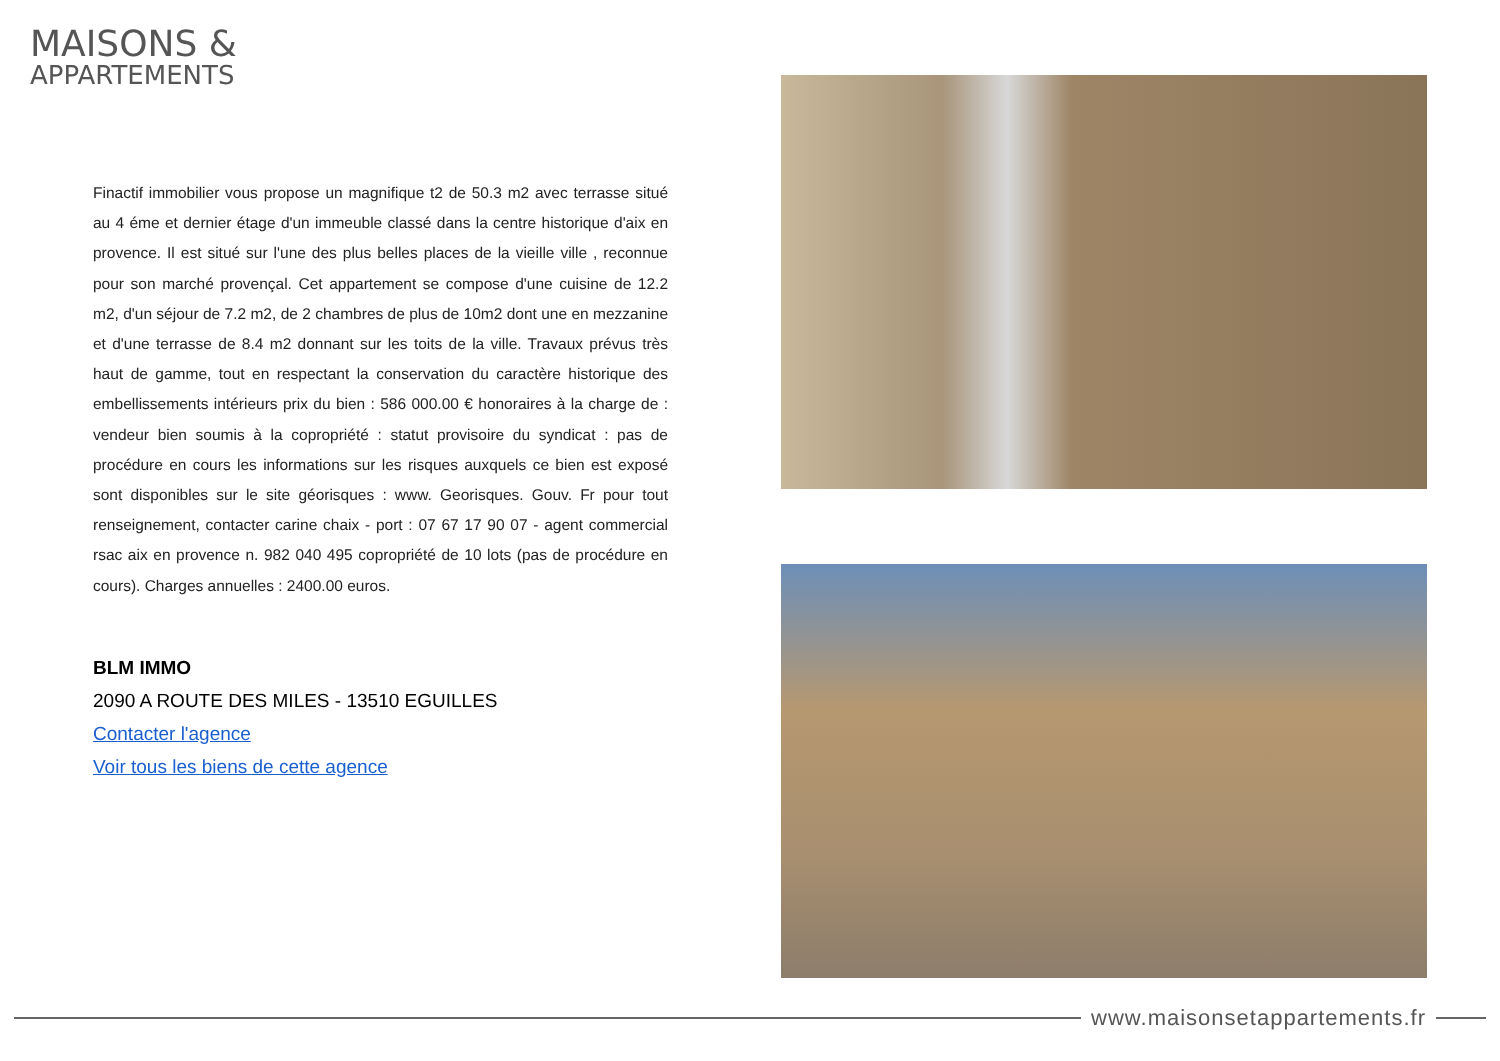MAISONS &
APPARTEMENTS
Finactif immobilier vous propose un magnifique t2 de 50.3 m2 avec terrasse situé au 4 éme et dernier étage d'un immeuble classé dans la centre historique d'aix en provence. Il est situé sur l'une des plus belles places de la vieille ville , reconnue pour son marché provençal. Cet appartement se compose d'une cuisine de 12.2 m2, d'un séjour de 7.2 m2, de 2 chambres de plus de 10m2 dont une en mezzanine et d'une terrasse de 8.4 m2 donnant sur les toits de la ville. Travaux prévus très haut de gamme, tout en respectant la conservation du caractère historique des embellissements intérieurs prix du bien : 586 000.00 € honoraires à la charge de : vendeur bien soumis à la copropriété : statut provisoire du syndicat : pas de procédure en cours les informations sur les risques auxquels ce bien est exposé sont disponibles sur le site géorisques : www. Georisques. Gouv. Fr pour tout renseignement, contacter carine chaix - port : 07 67 17 90 07 - agent commercial rsac aix en provence n. 982 040 495 copropriété de 10 lots (pas de procédure en cours). Charges annuelles : 2400.00 euros.
BLM IMMO
2090 A ROUTE DES MILES - 13510 EGUILLES
Contacter l'agence
Voir tous les biens de cette agence
www.maisonsetappartements.fr